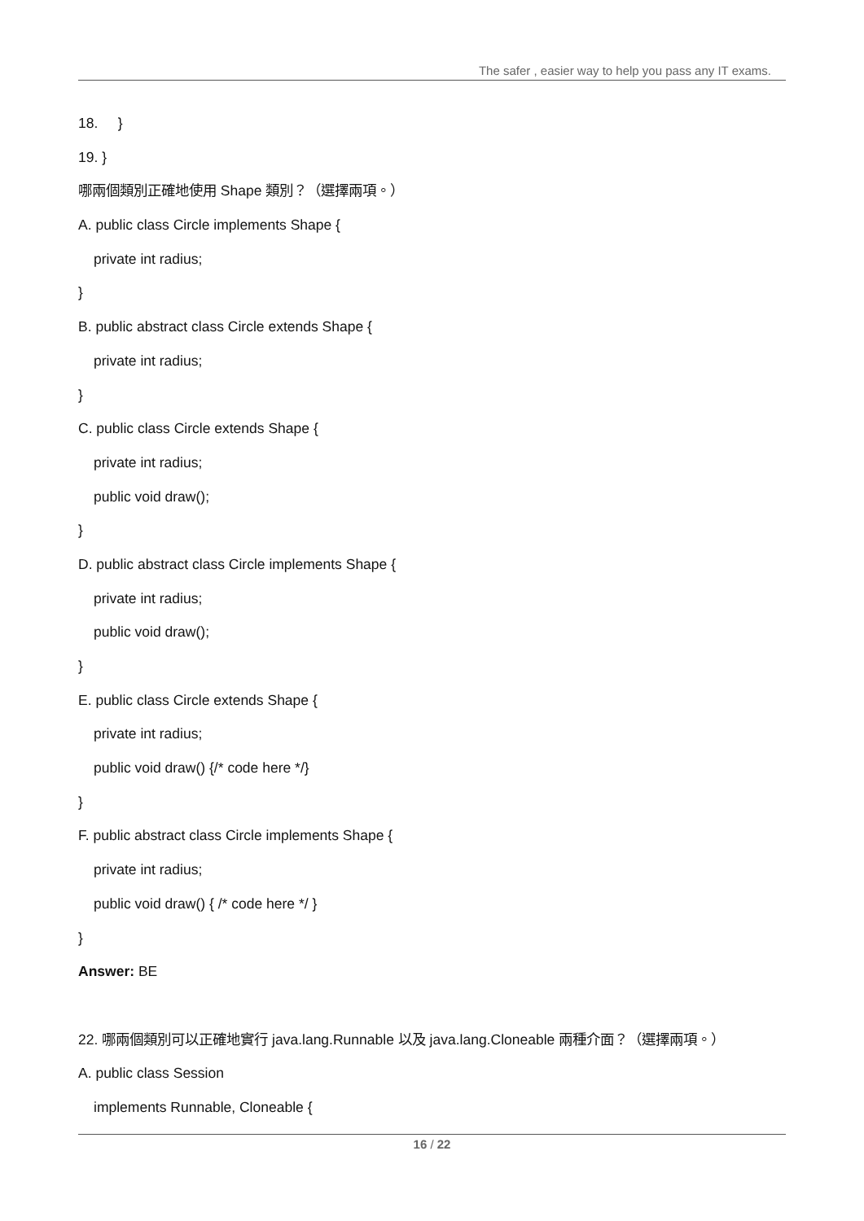The safer , easier way to help you pass any IT exams.
18. }
19. }
哪兩個類別正確地使用 Shape 類別？（選擇兩項。）
A. public class Circle implements Shape {
private int radius;
}
B. public abstract class Circle extends Shape {
private int radius;
}
C. public class Circle extends Shape {
private int radius;
public void draw();
}
D. public abstract class Circle implements Shape {
private int radius;
public void draw();
}
E. public class Circle extends Shape {
private int radius;
public void draw() {/* code here */}
}
F. public abstract class Circle implements Shape {
private int radius;
public void draw() { /* code here */ }
}
Answer: BE
22. 哪兩個類別可以正確地實行 java.lang.Runnable 以及 java.lang.Cloneable 兩種介面？（選擇兩項。）
A. public class Session
implements Runnable, Cloneable {
16 / 22